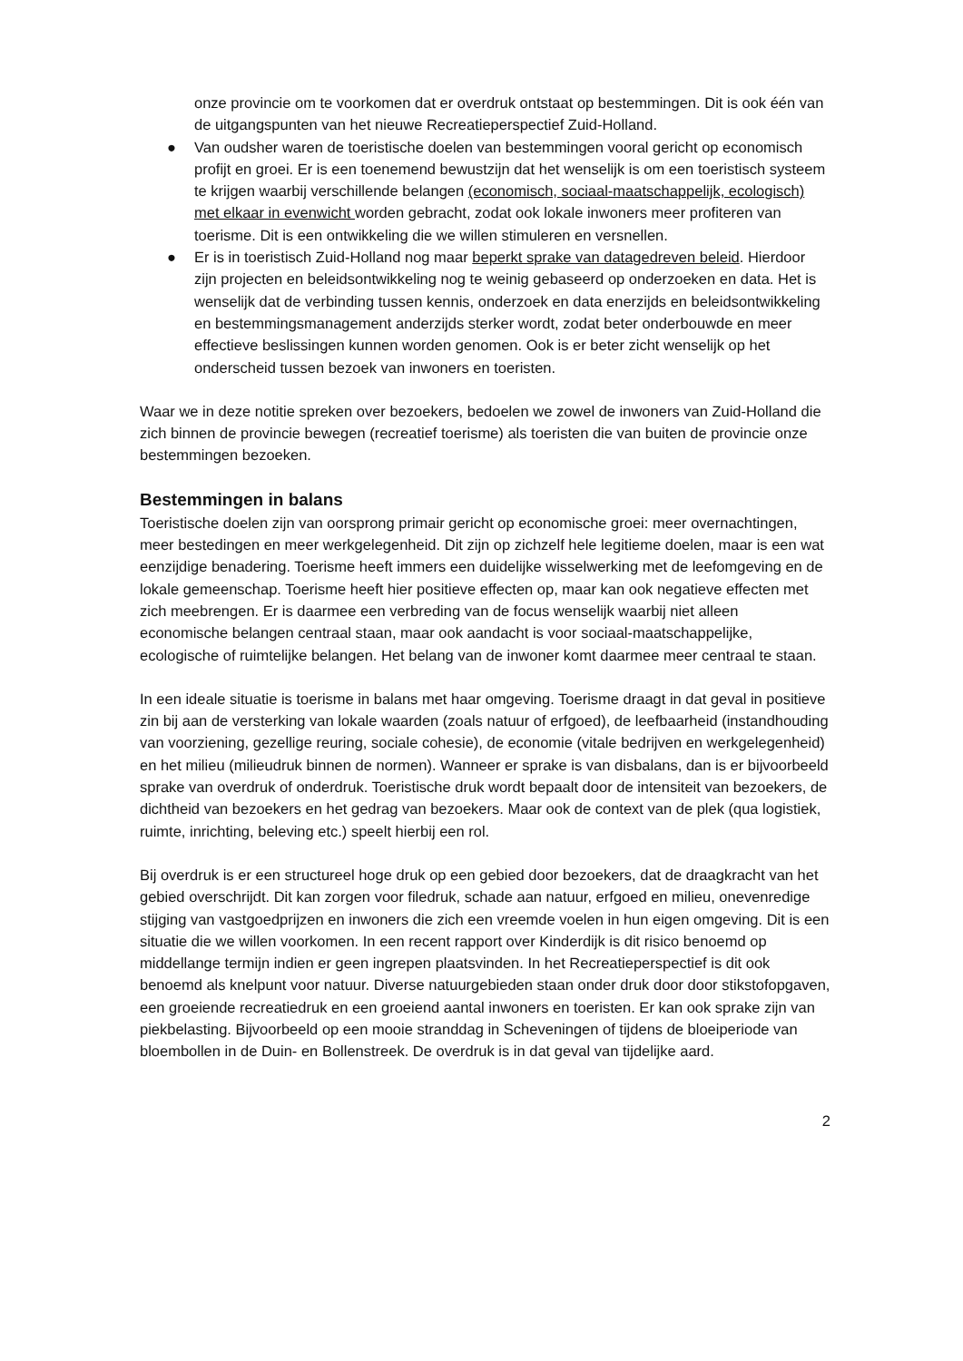onze provincie om te voorkomen dat er overdruk ontstaat op bestemmingen. Dit is ook één van de uitgangspunten van het nieuwe Recreatieperspectief Zuid-Holland.
● Van oudsher waren de toeristische doelen van bestemmingen vooral gericht op economisch profijt en groei. Er is een toenemend bewustzijn dat het wenselijk is om een toeristisch systeem te krijgen waarbij verschillende belangen (economisch, sociaal-maatschappelijk, ecologisch) met elkaar in evenwicht worden gebracht, zodat ook lokale inwoners meer profiteren van toerisme. Dit is een ontwikkeling die we willen stimuleren en versnellen.
● Er is in toeristisch Zuid-Holland nog maar beperkt sprake van datagedreven beleid. Hierdoor zijn projecten en beleidsontwikkeling nog te weinig gebaseerd op onderzoeken en data. Het is wenselijk dat de verbinding tussen kennis, onderzoek en data enerzijds en beleidsontwikkeling en bestemmingsmanagement anderzijds sterker wordt, zodat beter onderbouwde en meer effectieve beslissingen kunnen worden genomen. Ook is er beter zicht wenselijk op het onderscheid tussen bezoek van inwoners en toeristen.
Waar we in deze notitie spreken over bezoekers, bedoelen we zowel de inwoners van Zuid-Holland die zich binnen de provincie bewegen (recreatief toerisme) als toeristen die van buiten de provincie onze bestemmingen bezoeken.
Bestemmingen in balans
Toeristische doelen zijn van oorsprong primair gericht op economische groei: meer overnachtingen, meer bestedingen en meer werkgelegenheid. Dit zijn op zichzelf hele legitieme doelen, maar is een wat eenzijdige benadering. Toerisme heeft immers een duidelijke wisselwerking met de leefomgeving en de lokale gemeenschap. Toerisme heeft hier positieve effecten op, maar kan ook negatieve effecten met zich meebrengen. Er is daarmee een verbreding van de focus wenselijk waarbij niet alleen economische belangen centraal staan, maar ook aandacht is voor sociaal-maatschappelijke, ecologische of ruimtelijke belangen. Het belang van de inwoner komt daarmee meer centraal te staan.
In een ideale situatie is toerisme in balans met haar omgeving. Toerisme draagt in dat geval in positieve zin bij aan de versterking van lokale waarden (zoals natuur of erfgoed), de leefbaarheid (instandhouding van voorziening, gezellige reuring, sociale cohesie), de economie (vitale bedrijven en werkgelegenheid) en het milieu (milieudruk binnen de normen). Wanneer er sprake is van disbalans, dan is er bijvoorbeeld sprake van overdruk of onderdruk. Toeristische druk wordt bepaalt door de intensiteit van bezoekers, de dichtheid van bezoekers en het gedrag van bezoekers. Maar ook de context van de plek (qua logistiek, ruimte, inrichting, beleving etc.) speelt hierbij een rol.
Bij overdruk is er een structureel hoge druk op een gebied door bezoekers, dat de draagkracht van het gebied overschrijdt. Dit kan zorgen voor filedruk, schade aan natuur, erfgoed en milieu, onevenredige stijging van vastgoedprijzen en inwoners die zich een vreemde voelen in hun eigen omgeving. Dit is een situatie die we willen voorkomen. In een recent rapport over Kinderdijk is dit risico benoemd op middellange termijn indien er geen ingrepen plaatsvinden. In het Recreatieperspectief is dit ook benoemd als knelpunt voor natuur. Diverse natuurgebieden staan onder druk door door stikstofopgaven, een groeiende recreatiedruk en een groeiend aantal inwoners en toeristen. Er kan ook sprake zijn van piekbelasting. Bijvoorbeeld op een mooie stranddag in Scheveningen of tijdens de bloeiperiode van bloembollen in de Duin- en Bollenstreek. De overdruk is in dat geval van tijdelijke aard.
2